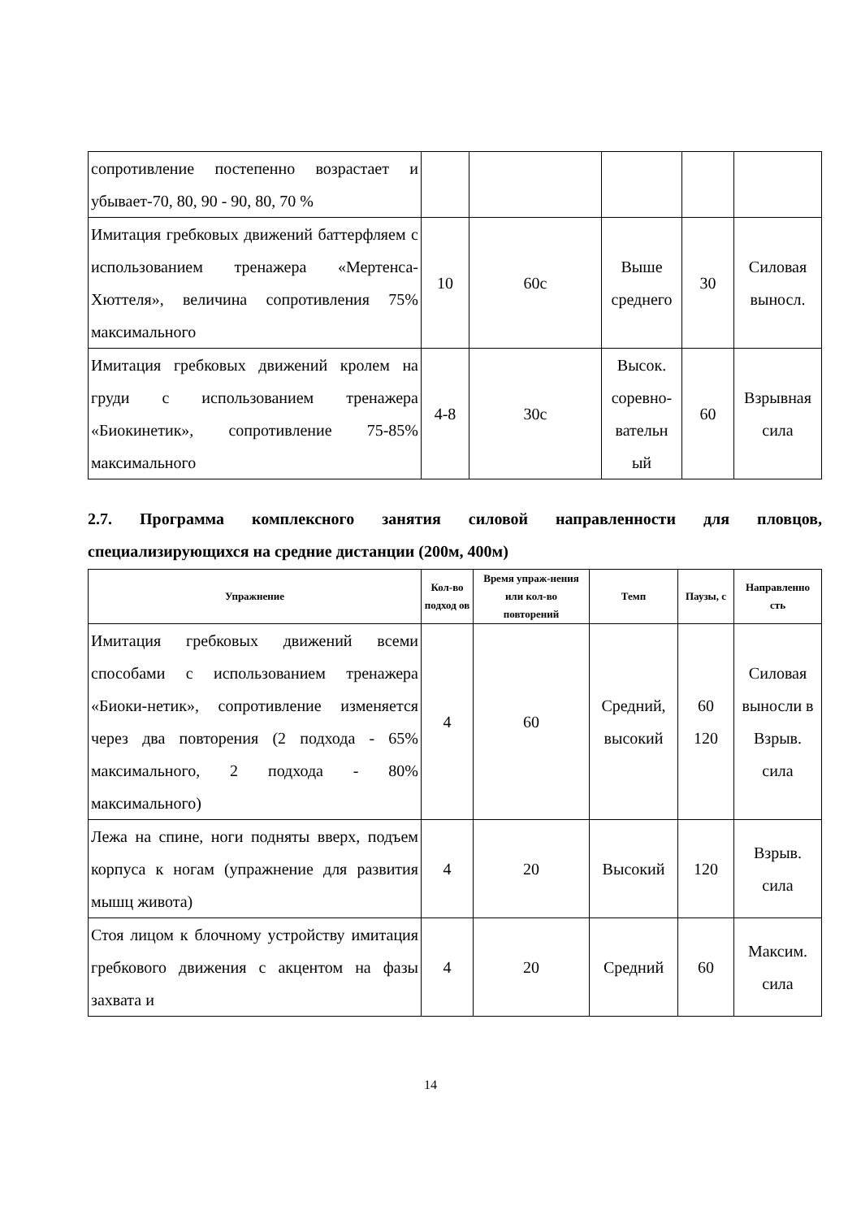| сопротивление постепенно возрастает и убывает-70, 80, 90 - 90, 80, 70 % | | | | | |
| Имитация гребковых движений баттерфляем с использованием тренажера «Мертенса-Хюттеля», величина сопротивления 75% максимального | 10 | 60с | Выше среднего | 30 | Силовая выносл. |
| Имитация гребковых движений кролем на груди с использованием тренажера «Биокинетик», сопротивление 75-85% максимального | 4-8 | 30с | Высок. соревно-вательн ый | 60 | Взрывная сила |
2.7. Программа комплексного занятия силовой направленности для пловцов, специализирующихся на средние дистанции (200м, 400м)
| Упражнение | Кол-во подход ов | Время упраж-нения или кол-во повторений | Темп | Паузы, с | Направленно сть |
| --- | --- | --- | --- | --- | --- |
| Имитация гребковых движений всеми способами с использованием тренажера «Биоки-нетик», сопротивление изменяется через два повторения (2 подхода - 65% максимального, 2 подхода - 80% максимального) | 4 | 60 | Средний, высокий | 60 120 | Силовая выносли в Взрыв. сила |
| Лежа на спине, ноги подняты вверх, подъем корпуса к ногам (упражнение для развития мышц живота) | 4 | 20 | Высокий | 120 | Взрыв. сила |
| Стоя лицом к блочному устройству имитация гребкового движения с акцентом на фазы захвата и | 4 | 20 | Средний | 60 | Максим. сила |
14